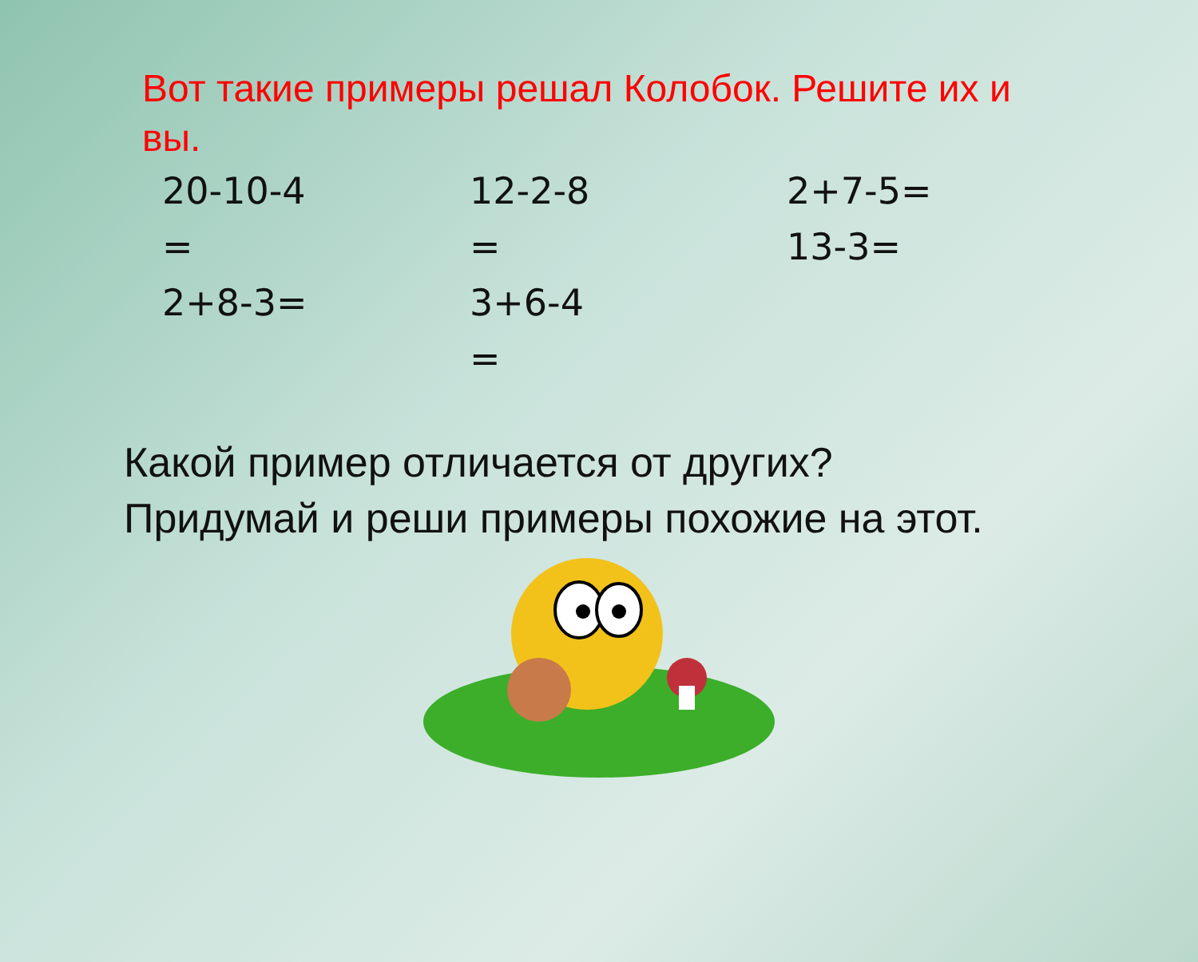Вот такие примеры решал Колобок. Решите их и вы.
20-10-4
=
2+8-3=
12-2-8
=
3+6-4
=
2+7-5=
13-3=
Какой пример отличается от других?
Придумай и реши примеры похожие на этот.